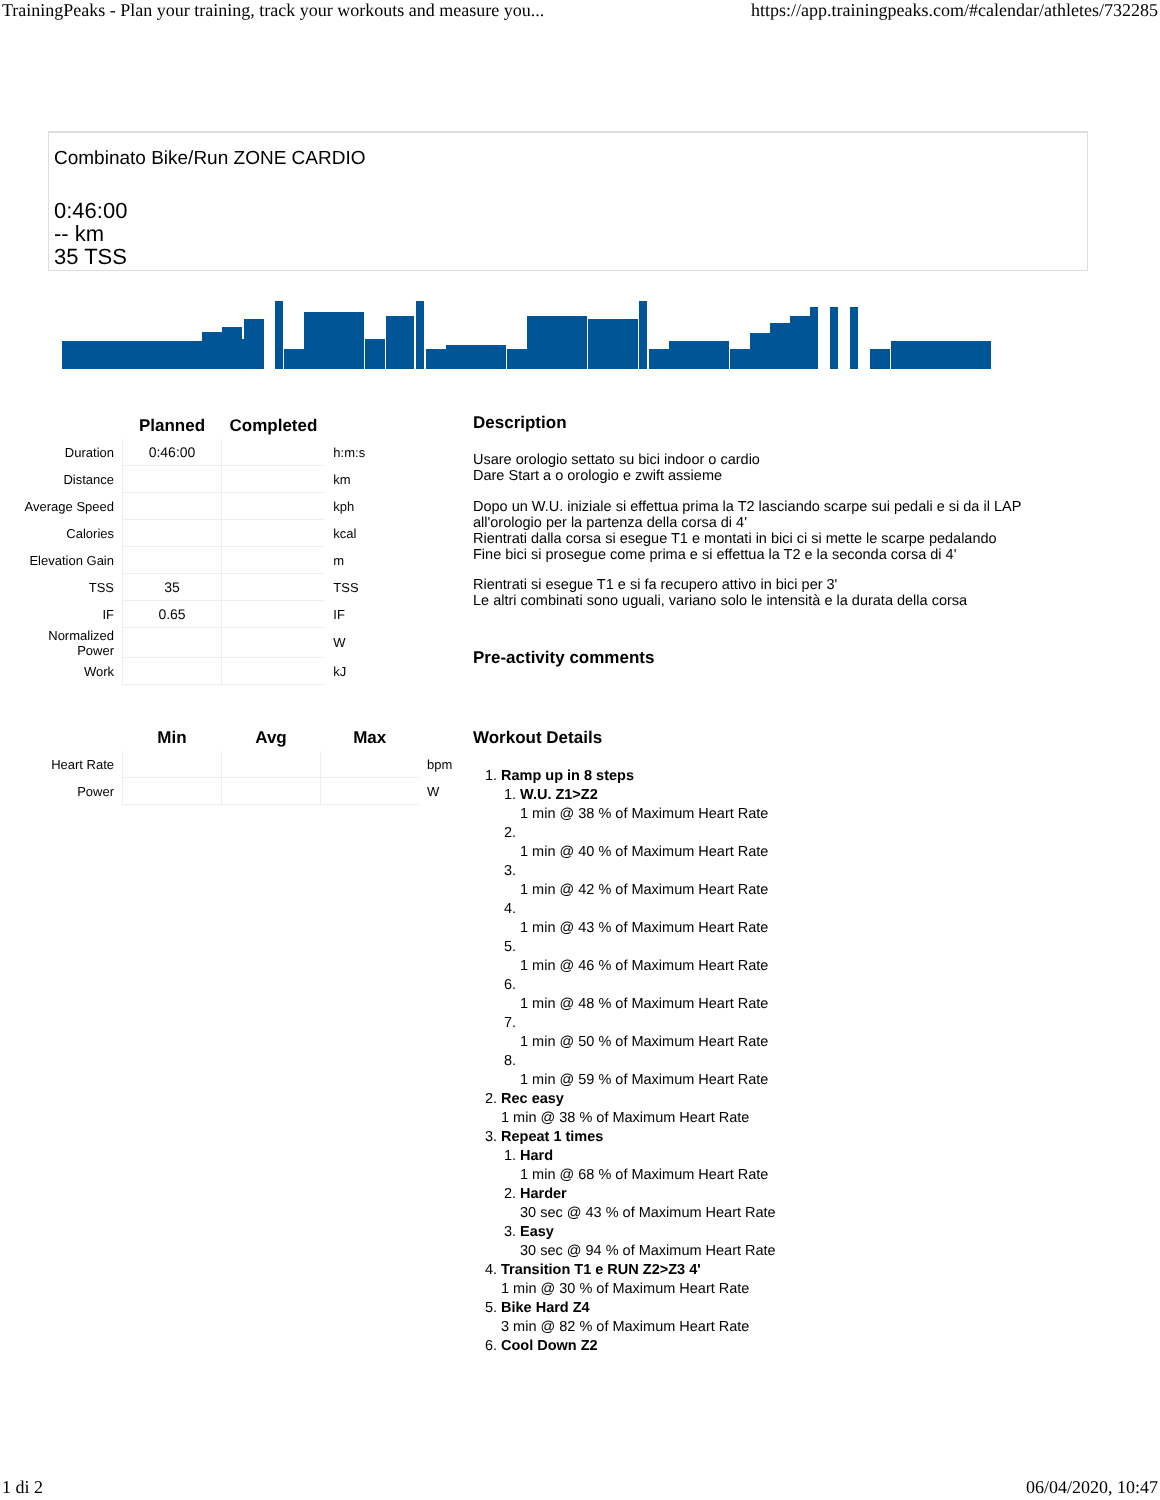TrainingPeaks - Plan your training, track your workouts and measure you... https://app.trainingpeaks.com/#calendar/athletes/732285
Combinato Bike/Run ZONE CARDIO
0:46:00
-- km
35 TSS
| | Planned | Completed | |
| --- | --- | --- | --- |
| Duration | 0:46:00 | | h:m:s |
| Distance | | | km |
| Average Speed | | | kph |
| Calories | | | kcal |
| Elevation Gain | | | m |
| TSS | 35 | | TSS |
| IF | 0.65 | | IF |
| Normalized Power | | | W |
| Work | | | kJ |
| | Min | Avg | Max | |
| --- | --- | --- | --- | --- |
| Heart Rate | | | | bpm |
| Power | | | | W |
Description
Usare orologio settato su bici indoor o cardio
Dare Start a o orologio e zwift assieme
Dopo un W.U. iniziale si effettua prima la T2 lasciando scarpe sui pedali e si da il LAP all'orologio per la partenza della corsa di 4'
Rientrati dalla corsa si esegue T1 e montati in bici ci si mette le scarpe pedalando
Fine bici si prosegue come prima e si effettua la T2 e la seconda corsa di 4'
Rientrati si esegue T1 e si fa recupero attivo in bici per 3'
Le altri combinati sono uguali, variano solo le intensità e la durata della corsa
Pre-activity comments
Workout Details
1. Ramp up in 8 steps
1. W.U. Z1>Z2
1 min @ 38 % of Maximum Heart Rate
2. 1 min @ 40 % of Maximum Heart Rate
3. 1 min @ 42 % of Maximum Heart Rate
4. 1 min @ 43 % of Maximum Heart Rate
5. 1 min @ 46 % of Maximum Heart Rate
6. 1 min @ 48 % of Maximum Heart Rate
7. 1 min @ 50 % of Maximum Heart Rate
8. 1 min @ 59 % of Maximum Heart Rate
2. Rec easy
1 min @ 38 % of Maximum Heart Rate
3. Repeat 1 times
1. Hard
1 min @ 68 % of Maximum Heart Rate
2. Harder
30 sec @ 43 % of Maximum Heart Rate
3. Easy
30 sec @ 94 % of Maximum Heart Rate
4. Transition T1 e RUN Z2>Z3 4'
1 min @ 30 % of Maximum Heart Rate
5. Bike Hard Z4
3 min @ 82 % of Maximum Heart Rate
6. Cool Down Z2
1 di 2 06/04/2020, 10:47